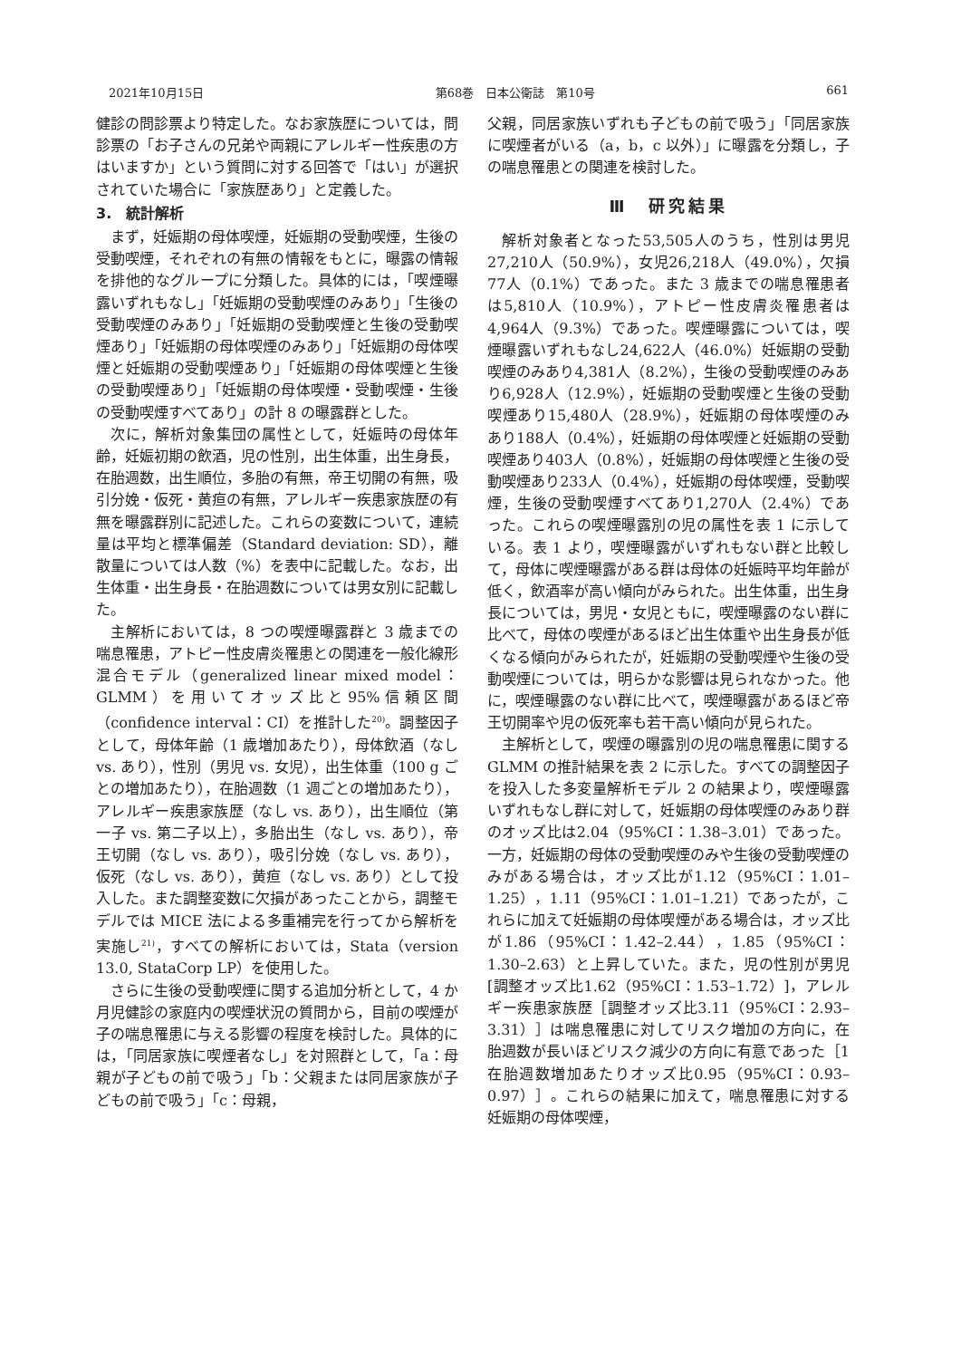2021年10月15日 第68巻　日本公衛誌　第10号 661
健診の問診票より特定した。なお家族歴については，問診票の「お子さんの兄弟や両親にアレルギー性疾患の方はいますか」という質問に対する回答で「はい」が選択されていた場合に「家族歴あり」と定義した。
3.　統計解析
まず，妊娠期の母体喫煙，妊娠期の受動喫煙，生後の受動喫煙，それぞれの有無の情報をもとに，曝露の情報を排他的なグループに分類した。具体的には，「喫煙曝露いずれもなし」「妊娠期の受動喫煙のみあり」「生後の受動喫煙のみあり」「妊娠期の受動喫煙と生後の受動喫煙あり」「妊娠期の母体喫煙のみあり」「妊娠期の母体喫煙と妊娠期の受動喫煙あり」「妊娠期の母体喫煙と生後の受動喫煙あり」「妊娠期の母体喫煙・受動喫煙・生後の受動喫煙すべてあり」の計 8 の曝露群とした。
次に，解析対象集団の属性として，妊娠時の母体年齢，妊娠初期の飲酒，児の性別，出生体重，出生身長，在胎週数，出生順位，多胎の有無，帝王切開の有無，吸引分娩・仮死・黄疸の有無，アレルギー疾患家族歴の有無を曝露群別に記述した。これらの変数について，連続量は平均と標準偏差（Standard deviation: SD），離散量については人数（%）を表中に記載した。なお，出生体重・出生身長・在胎週数については男女別に記載した。
主解析においては，8 つの喫煙曝露群と 3 歳までの喘息罹患，アトピー性皮膚炎罹患との関連を一般化線形混合モデル（generalized linear mixed model：GLMM）を用いてオッズ比と95%信頼区間（confidence interval：CI）を推計した<sup>20)</sup>。調整因子として，母体年齢（1 歳増加あたり），母体飲酒（なし vs. あり），性別（男児 vs. 女児），出生体重（100 g ごとの増加あたり），在胎週数（1 週ごとの増加あたり），アレルギー疾患家族歴（なし vs. あり），出生順位（第一子 vs. 第二子以上），多胎出生（なし vs. あり），帝王切開（なし vs. あり），吸引分娩（なし vs. あり），仮死（なし vs. あり），黄疸（なし vs. あり）として投入した。また調整変数に欠損があったことから，調整モデルでは MICE 法による多重補完を行ってから解析を実施し<sup>21)</sup>，すべての解析においては，Stata（version 13.0, StataCorp LP）を使用した。
さらに生後の受動喫煙に関する追加分析として，4 か月児健診の家庭内の喫煙状況の質問から，目前の喫煙が子の喘息罹患に与える影響の程度を検討した。具体的には，「同居家族に喫煙者なし」を対照群として，「a：母親が子どもの前で吸う」「b：父親または同居家族が子どもの前で吸う」「c：母親，
父親，同居家族いずれも子どもの前で吸う」「同居家族に喫煙者がいる（a，b，c 以外）」に曝露を分類し，子の喘息罹患との関連を検討した。
Ⅲ　研究結果
解析対象者となった53,505人のうち，性別は男児27,210人（50.9%），女児26,218人（49.0%），欠損77人（0.1%）であった。また 3 歳までの喘息罹患者は5,810人（10.9%），アトピー性皮膚炎罹患者は4,964人（9.3%）であった。喫煙曝露については，喫煙曝露いずれもなし24,622人（46.0%）妊娠期の受動喫煙のみあり4,381人（8.2%），生後の受動喫煙のみあり6,928人（12.9%），妊娠期の受動喫煙と生後の受動喫煙あり15,480人（28.9%），妊娠期の母体喫煙のみあり188人（0.4%），妊娠期の母体喫煙と妊娠期の受動喫煙あり403人（0.8%），妊娠期の母体喫煙と生後の受動喫煙あり233人（0.4%），妊娠期の母体喫煙，受動喫煙，生後の受動喫煙すべてあり1,270人（2.4%）であった。これらの喫煙曝露別の児の属性を表 1 に示している。表 1 より，喫煙曝露がいずれもない群と比較して，母体に喫煙曝露がある群は母体の妊娠時平均年齢が低く，飲酒率が高い傾向がみられた。出生体重，出生身長については，男児・女児ともに，喫煙曝露のない群に比べて，母体の喫煙があるほど出生体重や出生身長が低くなる傾向がみられたが，妊娠期の受動喫煙や生後の受動喫煙については，明らかな影響は見られなかった。他に，喫煙曝露のない群に比べて，喫煙曝露があるほど帝王切開率や児の仮死率も若干高い傾向が見られた。
主解析として，喫煙の曝露別の児の喘息罹患に関する GLMM の推計結果を表 2 に示した。すべての調整因子を投入した多変量解析モデル 2 の結果より，喫煙曝露いずれもなし群に対して，妊娠期の母体喫煙のみあり群のオッズ比は2.04（95%CI：1.38–3.01）であった。一方，妊娠期の母体の受動喫煙のみや生後の受動喫煙のみがある場合は，オッズ比が1.12（95%CI：1.01–1.25），1.11（95%CI：1.01–1.21）であったが，これらに加えて妊娠期の母体喫煙がある場合は，オッズ比が1.86（95%CI：1.42–2.44），1.85（95%CI：1.30–2.63）と上昇していた。また，児の性別が男児[調整オッズ比1.62（95%CI：1.53–1.72）]，アレルギー疾患家族歴［調整オッズ比3.11（95%CI：2.93–3.31）］は喘息罹患に対してリスク増加の方向に，在胎週数が長いほどリスク減少の方向に有意であった［1 在胎週数増加あたりオッズ比0.95（95%CI：0.93–0.97）］。これらの結果に加えて，喘息罹患に対する妊娠期の母体喫煙，